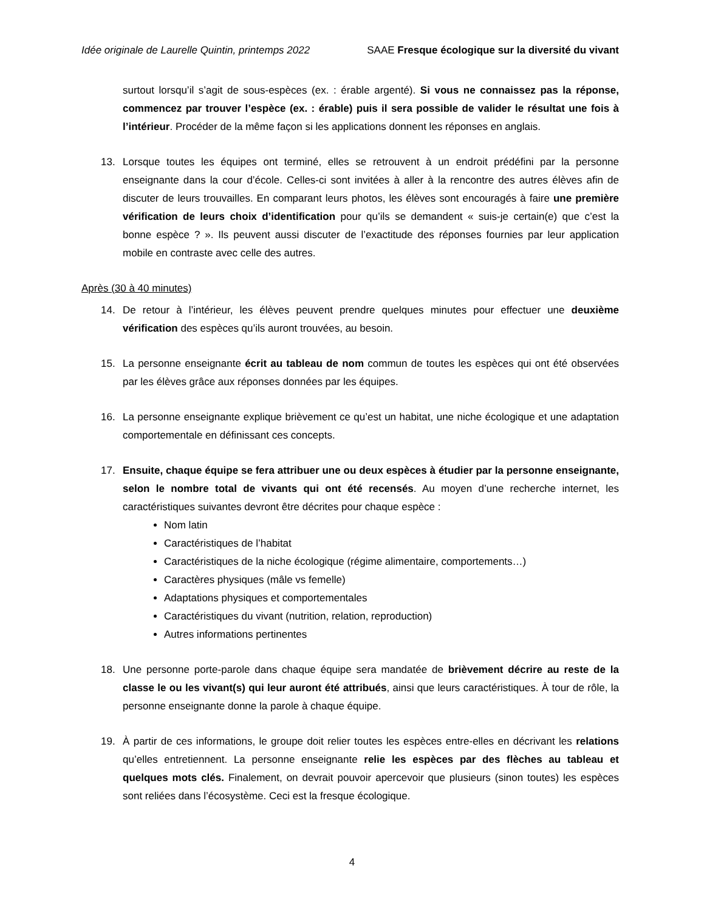Idée originale de Laurelle Quintin, printemps 2022 SAAE Fresque écologique sur la diversité du vivant
surtout lorsqu’il s’agit de sous-espèces (ex. : érable argenté). Si vous ne connaissez pas la réponse, commencez par trouver l’espèce (ex. : érable) puis il sera possible de valider le résultat une fois à l’intérieur. Procéder de la même façon si les applications donnent les réponses en anglais.
13. Lorsque toutes les équipes ont terminé, elles se retrouvent à un endroit prédéfini par la personne enseignante dans la cour d’école. Celles-ci sont invitées à aller à la rencontre des autres élèves afin de discuter de leurs trouvailles. En comparant leurs photos, les élèves sont encouragés à faire une première vérification de leurs choix d’identification pour qu’ils se demandent « suis-je certain(e) que c’est la bonne espèce ? ». Ils peuvent aussi discuter de l’exactitude des réponses fournies par leur application mobile en contraste avec celle des autres.
Après (30 à 40 minutes)
14. De retour à l’intérieur, les élèves peuvent prendre quelques minutes pour effectuer une deuxième vérification des espèces qu’ils auront trouvées, au besoin.
15. La personne enseignante écrit au tableau de nom commun de toutes les espèces qui ont été observées par les élèves grâce aux réponses données par les équipes.
16. La personne enseignante explique brièvement ce qu’est un habitat, une niche écologique et une adaptation comportementale en définissant ces concepts.
17. Ensuite, chaque équipe se fera attribuer une ou deux espèces à étudier par la personne enseignante, selon le nombre total de vivants qui ont été recensés. Au moyen d’une recherche internet, les caractéristiques suivantes devront être décrites pour chaque espèce :
Nom latin
Caractéristiques de l’habitat
Caractéristiques de la niche écologique (régime alimentaire, comportements…)
Caractères physiques (mâle vs femelle)
Adaptations physiques et comportementales
Caractéristiques du vivant (nutrition, relation, reproduction)
Autres informations pertinentes
18. Une personne porte-parole dans chaque équipe sera mandatée de brièvement décrire au reste de la classe le ou les vivant(s) qui leur auront été attribués, ainsi que leurs caractéristiques. À tour de rôle, la personne enseignante donne la parole à chaque équipe.
19. À partir de ces informations, le groupe doit relier toutes les espèces entre-elles en décrivant les relations qu’elles entretiennent. La personne enseignante relie les espèces par des flèches au tableau et quelques mots clés. Finalement, on devrait pouvoir apercevoir que plusieurs (sinon toutes) les espèces sont reliées dans l’écosystème. Ceci est la fresque écologique.
4